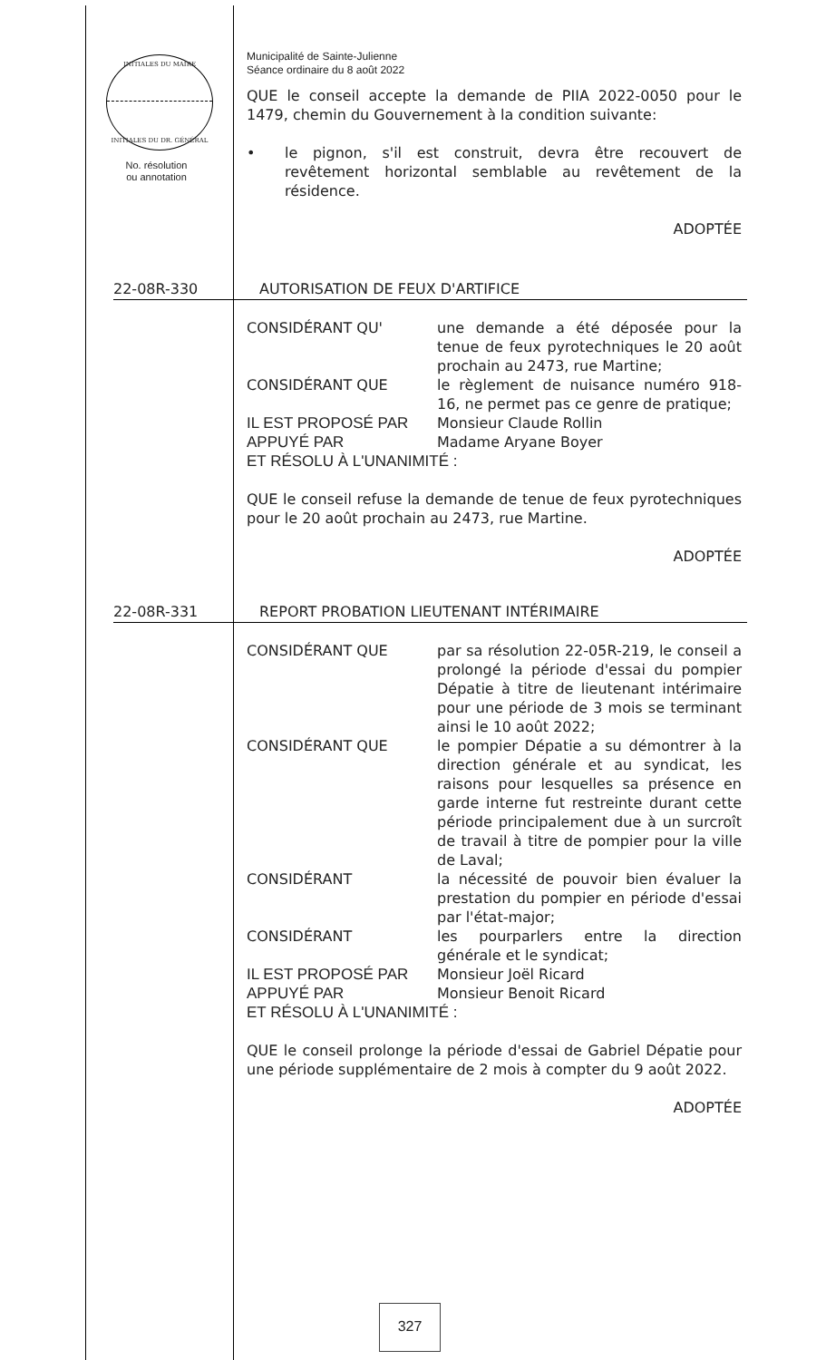INITIALES DU MAIRE
INITIALES DU DR. GÉNÉRAL
No. résolution
ou annotation
Municipalité de Sainte-Julienne
Séance ordinaire du 8 août 2022
QUE le conseil accepte la demande de PIIA 2022-0050 pour le 1479, chemin du Gouvernement à la condition suivante:
• le pignon, s'il est construit, devra être recouvert de revêtement horizontal semblable au revêtement de la résidence.
ADOPTÉE
22-08R-330 AUTORISATION DE FEUX D'ARTIFICE
CONSIDÉRANT QU' une demande a été déposée pour la tenue de feux pyrotechniques le 20 août prochain au 2473, rue Martine;
CONSIDÉRANT QUE le règlement de nuisance numéro 918-16, ne permet pas ce genre de pratique;
IL EST PROPOSÉ PAR
APPUYÉ PAR Monsieur Claude Rollin
Madame Aryane Boyer
ET RÉSOLU À L'UNANIMITÉ :
QUE le conseil refuse la demande de tenue de feux pyrotechniques pour le 20 août prochain au 2473, rue Martine.
ADOPTÉE
22-08R-331 REPORT PROBATION LIEUTENANT INTÉRIMAIRE
CONSIDÉRANT QUE par sa résolution 22-05R-219, le conseil a prolongé la période d'essai du pompier Dépatie à titre de lieutenant intérimaire pour une période de 3 mois se terminant ainsi le 10 août 2022;
CONSIDÉRANT QUE le pompier Dépatie a su démontrer à la direction générale et au syndicat, les raisons pour lesquelles sa présence en garde interne fut restreinte durant cette période principalement due à un surcroît de travail à titre de pompier pour la ville de Laval;
CONSIDÉRANT la nécessité de pouvoir bien évaluer la prestation du pompier en période d'essai par l'état-major;
CONSIDÉRANT les pourparlers entre la direction générale et le syndicat;
IL EST PROPOSÉ PAR
APPUYÉ PAR Monsieur Joël Ricard
Monsieur Benoit Ricard
ET RÉSOLU À L'UNANIMITÉ :
QUE le conseil prolonge la période d'essai de Gabriel Dépatie pour une période supplémentaire de 2 mois à compter du 9 août 2022.
ADOPTÉE
327